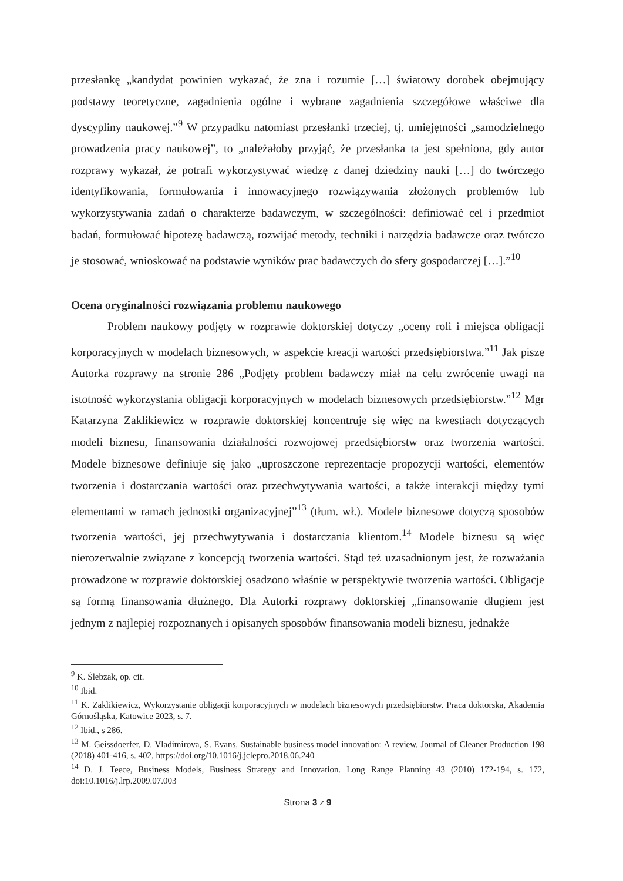przesłankę „kandydat powinien wykazać, że zna i rozumie […] światowy dorobek obejmujący podstawy teoretyczne, zagadnienia ogólne i wybrane zagadnienia szczegółowe właściwe dla dyscypliny naukowej.”<sup>9</sup> W przypadku natomiast przesłanki trzeciej, tj. umiejętności „samodzielnego prowadzenia pracy naukowej”, to „należałoby przyjąć, że przesłanka ta jest spełniona, gdy autor rozprawy wykazał, że potrafi wykorzystywać wiedzę z danej dziedziny nauki […] do twórczego identyfikowania, formułowania i innowacyjnego rozwiązywania złożonych problemów lub wykorzystywania zadań o charakterze badawczym, w szczególności: definiować cel i przedmiot badań, formułować hipotezę badawczą, rozwijać metody, techniki i narzędzia badawcze oraz twórczo je stosować, wnioskować na podstawie wyników prac badawczych do sfery gospodarczej […].”<sup>10</sup>
Ocena oryginalności rozwiązania problemu naukowego
Problem naukowy podjęty w rozprawie doktorskiej dotyczy „oceny roli i miejsca obligacji korporacyjnych w modelach biznesowych, w aspekcie kreacji wartości przedsiębiorstwa.”<sup>11</sup> Jak pisze Autorka rozprawy na stronie 286 „Podjęty problem badawczy miał na celu zwrócenie uwagi na istotność wykorzystania obligacji korporacyjnych w modelach biznesowych przedsiębiorstw.”<sup>12</sup> Mgr Katarzyna Zaklikiewicz w rozprawie doktorskiej koncentruje się więc na kwestiach dotyczących modeli biznesu, finansowania działalności rozwojowej przedsiębiorstw oraz tworzenia wartości. Modele biznesowe definiuje się jako „uproszczone reprezentacje propozycji wartości, elementów tworzenia i dostarczania wartości oraz przechwytywania wartości, a także interakcji między tymi elementami w ramach jednostki organizacyjnej”<sup>13</sup> (tłum. wł.). Modele biznesowe dotyczą sposobów tworzenia wartości, jej przechwytywania i dostarczania klientom.<sup>14</sup> Modele biznesu są więc nierozerwalnie związane z koncepcją tworzenia wartości. Stąd też uzasadnionym jest, że rozważania prowadzone w rozprawie doktorskiej osadzono właśnie w perspektywie tworzenia wartości. Obligacje są formą finansowania dłużnego. Dla Autorki rozprawy doktorskiej „finansowanie długiem jest jednym z najlepiej rozpoznanych i opisanych sposobów finansowania modeli biznesu, jednakże
<sup>9</sup> K. Ślebzak, op. cit.
<sup>10</sup> Ibid.
<sup>11</sup> K. Zaklikiewicz, Wykorzystanie obligacji korporacyjnych w modelach biznesowych przedsiębiorstw. Praca doktorska, Akademia Górnośląska, Katowice 2023, s. 7.
<sup>12</sup> Ibid., s 286.
<sup>13</sup> M. Geissdoerfer, D. Vladimirova, S. Evans, Sustainable business model innovation: A review, Journal of Cleaner Production 198 (2018) 401-416, s. 402, https://doi.org/10.1016/j.jclepro.2018.06.240
<sup>14</sup> D. J. Teece, Business Models, Business Strategy and Innovation. Long Range Planning 43 (2010) 172-194, s. 172, doi:10.1016/j.lrp.2009.07.003
Strona 3 z 9